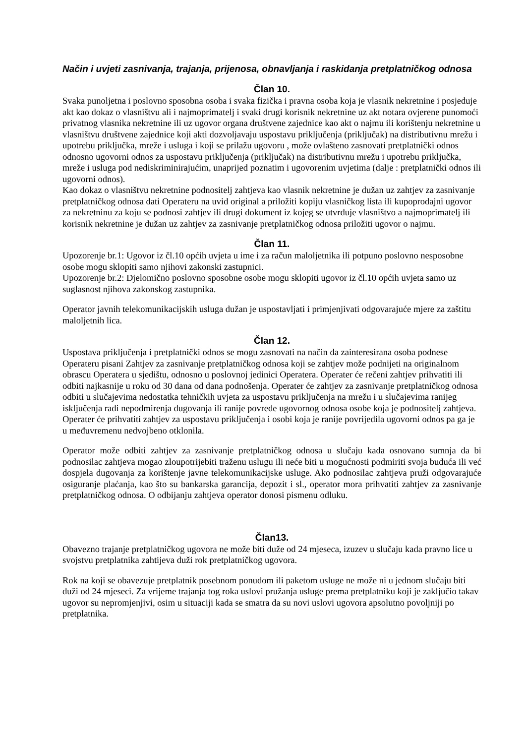Način i uvjeti zasnivanja, trajanja, prijenosa, obnavljanja i raskidanja pretplatničkog odnosa
Član 10.
Svaka punoljetna i poslovno sposobna osoba i svaka fizička i pravna osoba koja je vlasnik nekretnine i posjeduje akt kao dokaz o vlasništvu ali i najmoprimatelj i svaki drugi korisnik nekretnine uz akt notara ovjerene punomoći privatnog vlasnika nekretnine ili uz ugovor organa društvene zajednice kao akt o najmu ili korištenju nekretnine u vlasništvu društvene zajednice koji akti dozvoljavaju uspostavu priključenja (priključak) na distributivnu mrežu i upotrebu priključka, mreže i usluga i koji se prilažu ugovoru , može ovlašteno zasnovati pretplatnički odnos odnosno ugovorni odnos za uspostavu priključenja (priključak) na distributivnu mrežu i upotrebu priključka, mreže i usluga pod nediskriminirajućim, unaprijed poznatim i ugovorenim uvjetima (dalje : pretplatnički odnos ili ugovorni odnos).
Kao dokaz o vlasništvu nekretnine podnositelj zahtjeva kao vlasnik nekretnine je dužan uz zahtjev za zasnivanje pretplatničkog odnosa dati Operateru na uvid original a priložiti kopiju vlasničkog lista ili kupoprodajni ugovor za nekretninu za koju se podnosi zahtjev ili drugi dokument iz kojeg se utvrđuje vlasništvo a najmoprimatelj ili korisnik nekretnine je dužan uz zahtjev za zasnivanje pretplatničkog odnosa priložiti ugovor o najmu.
Član 11.
Upozorenje br.1: Ugovor iz čl.10 općih uvjeta u ime i za račun maloljetnika ili potpuno poslovno nesposobne osobe mogu sklopiti samo njihovi zakonski zastupnici.
Upozorenje br.2: Djelomično poslovno sposobne osobe mogu sklopiti ugovor iz čl.10 općih uvjeta samo uz suglasnost njihova zakonskog zastupnika.
Operator javnih telekomunikacijskih usluga dužan je uspostavljati i primjenjivati odgovarajuće mjere za zaštitu maloljetnih lica.
Član 12.
Uspostava priključenja i pretplatnički odnos se mogu zasnovati na način da zainteresirana osoba podnese Operateru pisani Zahtjev za zasnivanje pretplatničkog odnosa koji se zahtjev može podnijeti na originalnom obrascu Operatera u sjedištu, odnosno u poslovnoj jedinici Operatera. Operater će rečeni zahtjev prihvatiti ili odbiti najkasnije u roku od 30 dana od dana podnošenja. Operater će zahtjev za zasnivanje pretplatničkog odnosa odbiti u slučajevima nedostatka tehničkih uvjeta za uspostavu priključenja na mrežu i u slučajevima ranijeg isključenja radi nepodmirenja dugovanja ili ranije povrede ugovornog odnosa osobe koja je podnositelj zahtjeva. Operater će prihvatiti zahtjev za uspostavu priključenja i osobi koja je ranije povrijedila ugovorni odnos pa ga je u međuvremenu nedvojbeno otklonila.
Operator može odbiti zahtjev za zasnivanje pretplatničkog odnosa u slučaju kada osnovano sumnja da bi podnosilac zahtjeva mogao zloupotrijebiti traženu uslugu ili neće biti u mogućnosti podmiriti svoja buduća ili već dospjela dugovanja za korištenje javne telekomunikacijske usluge. Ako podnosilac zahtjeva pruži odgovarajuće osiguranje plaćanja, kao što su bankarska garancija, depozit i sl., operator mora prihvatiti zahtjev za zasnivanje pretplatničkog odnosa. O odbijanju zahtjeva operator donosi pismenu odluku.
Član13.
Obavezno trajanje pretplatničkog ugovora ne može biti duže od 24 mjeseca, izuzev u slučaju kada pravno lice u svojstvu pretplatnika zahtijeva duži rok pretplatničkog ugovora.
Rok na koji se obavezuje pretplatnik posebnom ponudom ili paketom usluge ne može ni u jednom slučaju biti duži od 24 mjeseci. Za vrijeme trajanja tog roka uslovi pružanja usluge prema pretplatniku koji je zaključio takav ugovor su nepromjenjivi, osim u situaciji kada se smatra da su novi uslovi ugovora apsolutno povoljniji po pretplatnika.